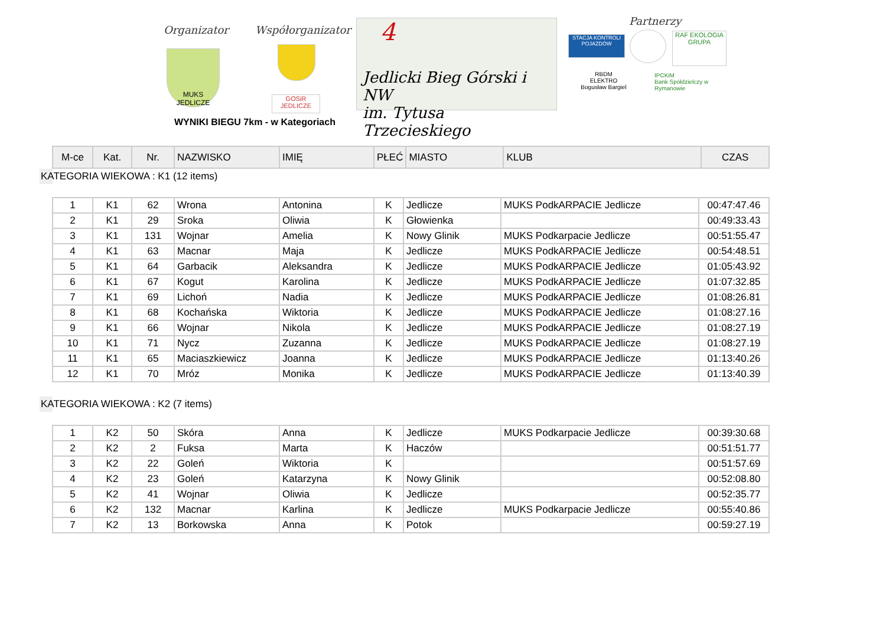Organizator Współorganizator
MUKS JEDLICZE
GOSiR
JEDLICZE
4
Jedlicki Bieg Górski i NW
im. Tytusa Trzecieskiego
Partnerzy
STACJA KONTROLI POJAZDÓW
RAF EKOLOGIA
GRUPA
RBDM
ELEKTRO
Bogusław Bargiel
IPCKiM
Bank Spółdzielczy w Rymanowie
WYNIKI BIEGU 7km - w Kategoriach
| M-ce | Kat. | Nr. | NAZWISKO | IMIĘ | PŁEĆ | MIASTO | KLUB | CZAS |
| --- | --- | --- | --- | --- | --- | --- | --- | --- |
KATEGORIA WIEKOWA : K1 (12 items)
| 1 | K1 | 62 | Wrona | Antonina | K | Jedlicze | MUKS PodkARPACIE Jedlicze | 00:47:47.46 |
| 2 | K1 | 29 | Sroka | Oliwia | K | Głowienka | | 00:49:33.43 |
| 3 | K1 | 131 | Wojnar | Amelia | K | Nowy Glinik | MUKS Podkarpacie Jedlicze | 00:51:55.47 |
| 4 | K1 | 63 | Macnar | Maja | K | Jedlicze | MUKS PodkARPACIE Jedlicze | 00:54:48.51 |
| 5 | K1 | 64 | Garbacik | Aleksandra | K | Jedlicze | MUKS PodkARPACIE Jedlicze | 01:05:43.92 |
| 6 | K1 | 67 | Kogut | Karolina | K | Jedlicze | MUKS PodkARPACIE Jedlicze | 01:07:32.85 |
| 7 | K1 | 69 | Lichoń | Nadia | K | Jedlicze | MUKS PodkARPACIE Jedlicze | 01:08:26.81 |
| 8 | K1 | 68 | Kochańska | Wiktoria | K | Jedlicze | MUKS PodkARPACIE Jedlicze | 01:08:27.16 |
| 9 | K1 | 66 | Wojnar | Nikola | K | Jedlicze | MUKS PodkARPACIE Jedlicze | 01:08:27.19 |
| 10 | K1 | 71 | Nycz | Zuzanna | K | Jedlicze | MUKS PodkARPACIE Jedlicze | 01:08:27.19 |
| 11 | K1 | 65 | Maciaszkiewicz | Joanna | K | Jedlicze | MUKS PodkARPACIE Jedlicze | 01:13:40.26 |
| 12 | K1 | 70 | Mróz | Monika | K | Jedlicze | MUKS PodkARPACIE Jedlicze | 01:13:40.39 |
KATEGORIA WIEKOWA : K2 (7 items)
| 1 | K2 | 50 | Skóra | Anna | K | Jedlicze | MUKS Podkarpacie Jedlicze | 00:39:30.68 |
| 2 | K2 | 2 | Fuksa | Marta | K | Haczów | | 00:51:51.77 |
| 3 | K2 | 22 | Goleń | Wiktoria | K | | | 00:51:57.69 |
| 4 | K2 | 23 | Goleń | Katarzyna | K | Nowy Glinik | | 00:52:08.80 |
| 5 | K2 | 41 | Wojnar | Oliwia | K | Jedlicze | | 00:52:35.77 |
| 6 | K2 | 132 | Macnar | Karlina | K | Jedlicze | MUKS Podkarpacie Jedlicze | 00:55:40.86 |
| 7 | K2 | 13 | Borkowska | Anna | K | Potok | | 00:59:27.19 |